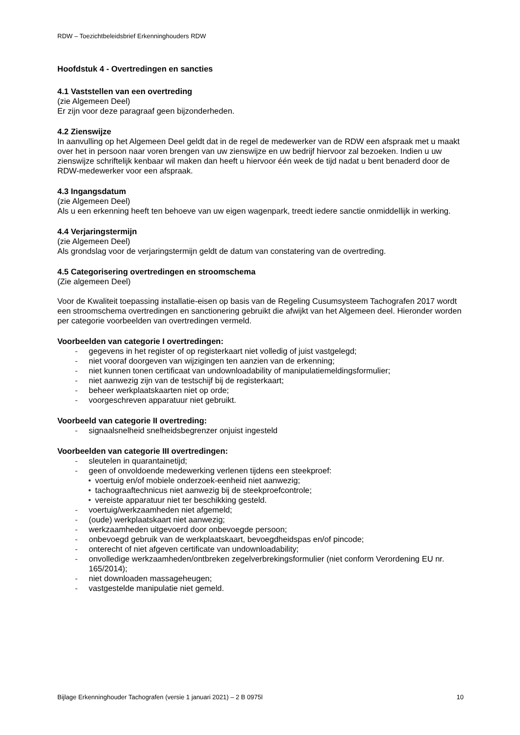RDW – Toezichtbeleidsbrief Erkenninghouders RDW
Hoofdstuk 4 - Overtredingen en sancties
4.1 Vaststellen van een overtreding
(zie Algemeen Deel)
Er zijn voor deze paragraaf geen bijzonderheden.
4.2 Zienswijze
In aanvulling op het Algemeen Deel geldt dat in de regel de medewerker van de RDW een afspraak met u maakt over het in persoon naar voren brengen van uw zienswijze en uw bedrijf hiervoor zal bezoeken. Indien u uw zienswijze schriftelijk kenbaar wil maken dan heeft u hiervoor één week de tijd nadat u bent benaderd door de RDW-medewerker voor een afspraak.
4.3 Ingangsdatum
(zie Algemeen Deel)
Als u een erkenning heeft ten behoeve van uw eigen wagenpark, treedt iedere sanctie onmiddellijk in werking.
4.4 Verjaringstermijn
(zie Algemeen Deel)
Als grondslag voor de verjaringstermijn geldt de datum van constatering van de overtreding.
4.5 Categorisering overtredingen en stroomschema
(Zie algemeen Deel)
Voor de Kwaliteit toepassing installatie-eisen op basis van de Regeling Cusumsysteem Tachografen 2017 wordt een stroomschema overtredingen en sanctionering gebruikt die afwijkt van het Algemeen deel. Hieronder worden per categorie voorbeelden van overtredingen vermeld.
Voorbeelden van categorie I overtredingen:
- gegevens in het register of op registerkaart niet volledig of juist vastgelegd;
- niet vooraf doorgeven van wijzigingen ten aanzien van de erkenning;
- niet kunnen tonen certificaat van undownloadability of manipulatiemeldingsformulier;
- niet aanwezig zijn van de testschijf bij de registerkaart;
- beheer werkplaatskaarten niet op orde;
- voorgeschreven apparatuur niet gebruikt.
Voorbeeld van categorie II overtreding:
- signaalsnelheid snelheidsbegrenzer onjuist ingesteld
Voorbeelden van categorie III overtredingen:
- sleutelen in quarantainetijd;
- geen of onvoldoende medewerking verlenen tijdens een steekproef:
• voertuig en/of mobiele onderzoek-eenheid niet aanwezig;
• tachograaftechnicus niet aanwezig bij de steekproefcontrole;
• vereiste apparatuur niet ter beschikking gesteld.
- voertuig/werkzaamheden niet afgemeld;
- (oude) werkplaatskaart niet aanwezig;
- werkzaamheden uitgevoerd door onbevoegde persoon;
- onbevoegd gebruik van de werkplaatskaart, bevoegdheidspas en/of pincode;
- onterecht of niet afgeven certificate van undownloadability;
- onvolledige werkzaamheden/ontbreken zegelverbrekingsformulier (niet conform Verordening EU nr. 165/2014);
- niet downloaden massageheugen;
- vastgestelde manipulatie niet gemeld.
Bijlage Erkenninghouder Tachografen (versie 1 januari 2021) – 2 B 0975l 10